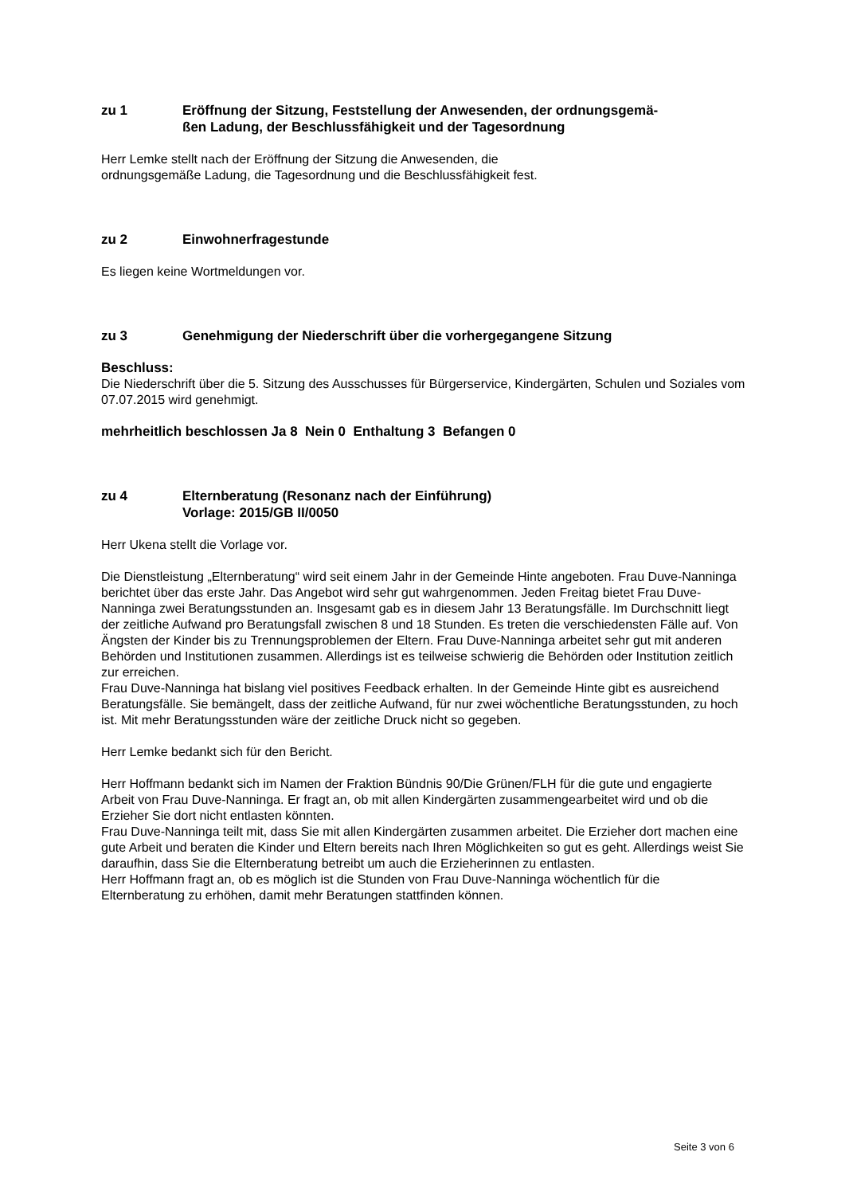zu 1 Eröffnung der Sitzung, Feststellung der Anwesenden, der ordnungsgemä-
ßen Ladung, der Beschlussfähigkeit und der Tagesordnung
Herr Lemke stellt nach der Eröffnung der Sitzung die Anwesenden, die
ordnungsgemäße Ladung, die Tagesordnung und die Beschlussfähigkeit fest.
zu 2 Einwohnerfragestunde
Es liegen keine Wortmeldungen vor.
zu 3 Genehmigung der Niederschrift über die vorhergegangene Sitzung
Beschluss:
Die Niederschrift über die 5. Sitzung des Ausschusses für Bürgerservice, Kindergärten, Schulen und Soziales vom 07.07.2015 wird genehmigt.
mehrheitlich beschlossen Ja 8 Nein 0 Enthaltung 3 Befangen 0
zu 4 Elternberatung (Resonanz nach der Einführung)
Vorlage: 2015/GB II/0050
Herr Ukena stellt die Vorlage vor.
Die Dienstleistung „Elternberatung“ wird seit einem Jahr in der Gemeinde Hinte angeboten. Frau Duve-Nanninga berichtet über das erste Jahr. Das Angebot wird sehr gut wahrgenommen. Jeden Freitag bietet Frau Duve-Nanninga zwei Beratungsstunden an. Insgesamt gab es in diesem Jahr 13 Beratungsfälle. Im Durchschnitt liegt der zeitliche Aufwand pro Beratungsfall zwischen 8 und 18 Stunden. Es treten die verschiedensten Fälle auf. Von Ängsten der Kinder bis zu Trennungsproblemen der Eltern. Frau Duve-Nanninga arbeitet sehr gut mit anderen Behörden und Institutionen zusammen. Allerdings ist es teilweise schwierig die Behörden oder Institution zeitlich zur erreichen.
Frau Duve-Nanninga hat bislang viel positives Feedback erhalten. In der Gemeinde Hinte gibt es ausreichend Beratungsfälle. Sie bemängelt, dass der zeitliche Aufwand, für nur zwei wöchentliche Beratungsstunden, zu hoch ist. Mit mehr Beratungsstunden wäre der zeitliche Druck nicht so gegeben.
Herr Lemke bedankt sich für den Bericht.
Herr Hoffmann bedankt sich im Namen der Fraktion Bündnis 90/Die Grünen/FLH für die gute und engagierte Arbeit von Frau Duve-Nanninga. Er fragt an, ob mit allen Kindergärten zusammengearbeitet wird und ob die Erzieher Sie dort nicht entlasten könnten.
Frau Duve-Nanninga teilt mit, dass Sie mit allen Kindergärten zusammen arbeitet. Die Erzieher dort machen eine gute Arbeit und beraten die Kinder und Eltern bereits nach Ihren Möglichkeiten so gut es geht. Allerdings weist Sie daraufhin, dass Sie die Elternberatung betreibt um auch die Erzieherinnen zu entlasten.
Herr Hoffmann fragt an, ob es möglich ist die Stunden von Frau Duve-Nanninga wöchentlich für die Elternberatung zu erhöhen, damit mehr Beratungen stattfinden können.
Seite 3 von 6